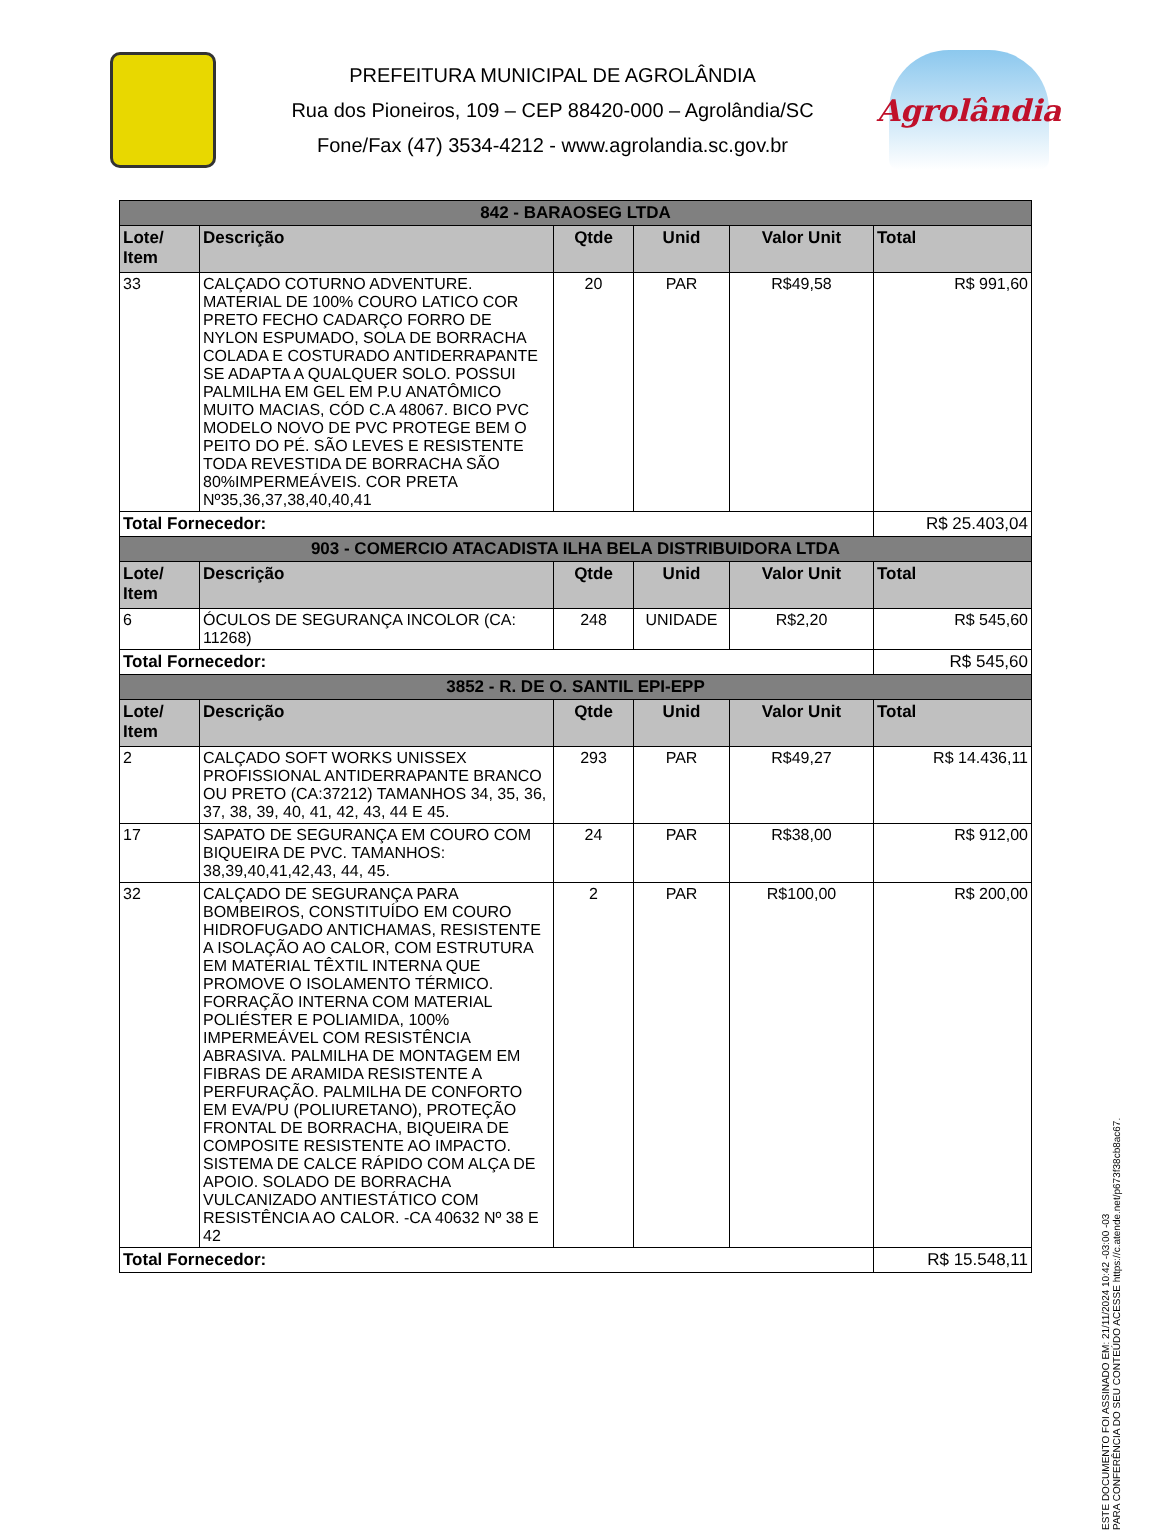PREFEITURA MUNICIPAL DE AGROLÂNDIA
Rua dos Pioneiros, 109 – CEP 88420-000 – Agrolândia/SC
Fone/Fax (47) 3534-4212 - www.agrolandia.sc.gov.br
Agrolândia
| 842 - BARAOSEG LTDA | | | | | |
| --- | --- | --- | --- | --- | --- |
| Lote/ Item | Descrição | Qtde | Unid | Valor Unit | Total |
| 33 | CALÇADO COTURNO ADVENTURE. MATERIAL DE 100% COURO LATICO COR PRETO FECHO CADARÇO FORRO DE NYLON ESPUMADO, SOLA DE BORRACHA COLADA E COSTURADO ANTIDERRAPANTE SE ADAPTA A QUALQUER SOLO. POSSUI PALMILHA EM GEL EM P.U ANATÔMICO MUITO MACIAS, CÓD C.A 48067. BICO PVC MODELO NOVO DE PVC PROTEGE BEM O PEITO DO PÉ. SÃO LEVES E RESISTENTE TODA REVESTIDA DE BORRACHA SÃO 80%IMPERMEÁVEIS. COR PRETA Nº35,36,37,38,40,40,41 | 20 | PAR | R$49,58 | R$ 991,60 |
| Total Fornecedor: | | | | | R$ 25.403,04 |
| 903 - COMERCIO ATACADISTA ILHA BELA DISTRIBUIDORA LTDA | | | | | |
| Lote/ Item | Descrição | Qtde | Unid | Valor Unit | Total |
| 6 | ÓCULOS DE SEGURANÇA INCOLOR (CA: 11268) | 248 | UNIDADE | R$2,20 | R$ 545,60 |
| Total Fornecedor: | | | | | R$ 545,60 |
| 3852 - R. DE O. SANTIL EPI-EPP | | | | | |
| Lote/ Item | Descrição | Qtde | Unid | Valor Unit | Total |
| 2 | CALÇADO SOFT WORKS UNISSEX PROFISSIONAL ANTIDERRAPANTE BRANCO OU PRETO (CA:37212) TAMANHOS 34, 35, 36, 37, 38, 39, 40, 41, 42, 43, 44 E 45. | 293 | PAR | R$49,27 | R$ 14.436,11 |
| 17 | SAPATO DE SEGURANÇA EM COURO COM BIQUEIRA DE PVC. TAMANHOS: 38,39,40,41,42,43, 44, 45. | 24 | PAR | R$38,00 | R$ 912,00 |
| 32 | CALÇADO DE SEGURANÇA PARA BOMBEIROS, CONSTITUÍDO EM COURO HIDROFUGADO ANTICHAMAS, RESISTENTE A ISOLAÇÃO AO CALOR, COM ESTRUTURA EM MATERIAL TÊXTIL INTERNA QUE PROMOVE O ISOLAMENTO TÉRMICO. FORRAÇÃO INTERNA COM MATERIAL POLIÉSTER E POLIAMIDA, 100% IMPERMEÁVEL COM RESISTÊNCIA ABRASIVA. PALMILHA DE MONTAGEM EM FIBRAS DE ARAMIDA RESISTENTE A PERFURAÇÃO. PALMILHA DE CONFORTO EM EVA/PU (POLIURETANO), PROTEÇÃO FRONTAL DE BORRACHA, BIQUEIRA DE COMPOSITE RESISTENTE AO IMPACTO. SISTEMA DE CALCE RÁPIDO COM ALÇA DE APOIO. SOLADO DE BORRACHA VULCANIZADO ANTIESTÁTICO COM RESISTÊNCIA AO CALOR. -CA 40632 Nº 38 E 42 | 2 | PAR | R$100,00 | R$ 200,00 |
| Total Fornecedor: | | | | | R$ 15.548,11 |
ESTE DOCUMENTO FOI ASSINADO EM: 21/11/2024 10:42 -03:00 -03
PARA CONFERÊNCIA DO SEU CONTEÚDO ACESSE https://c.atende.net/p673f38cb8ac67.